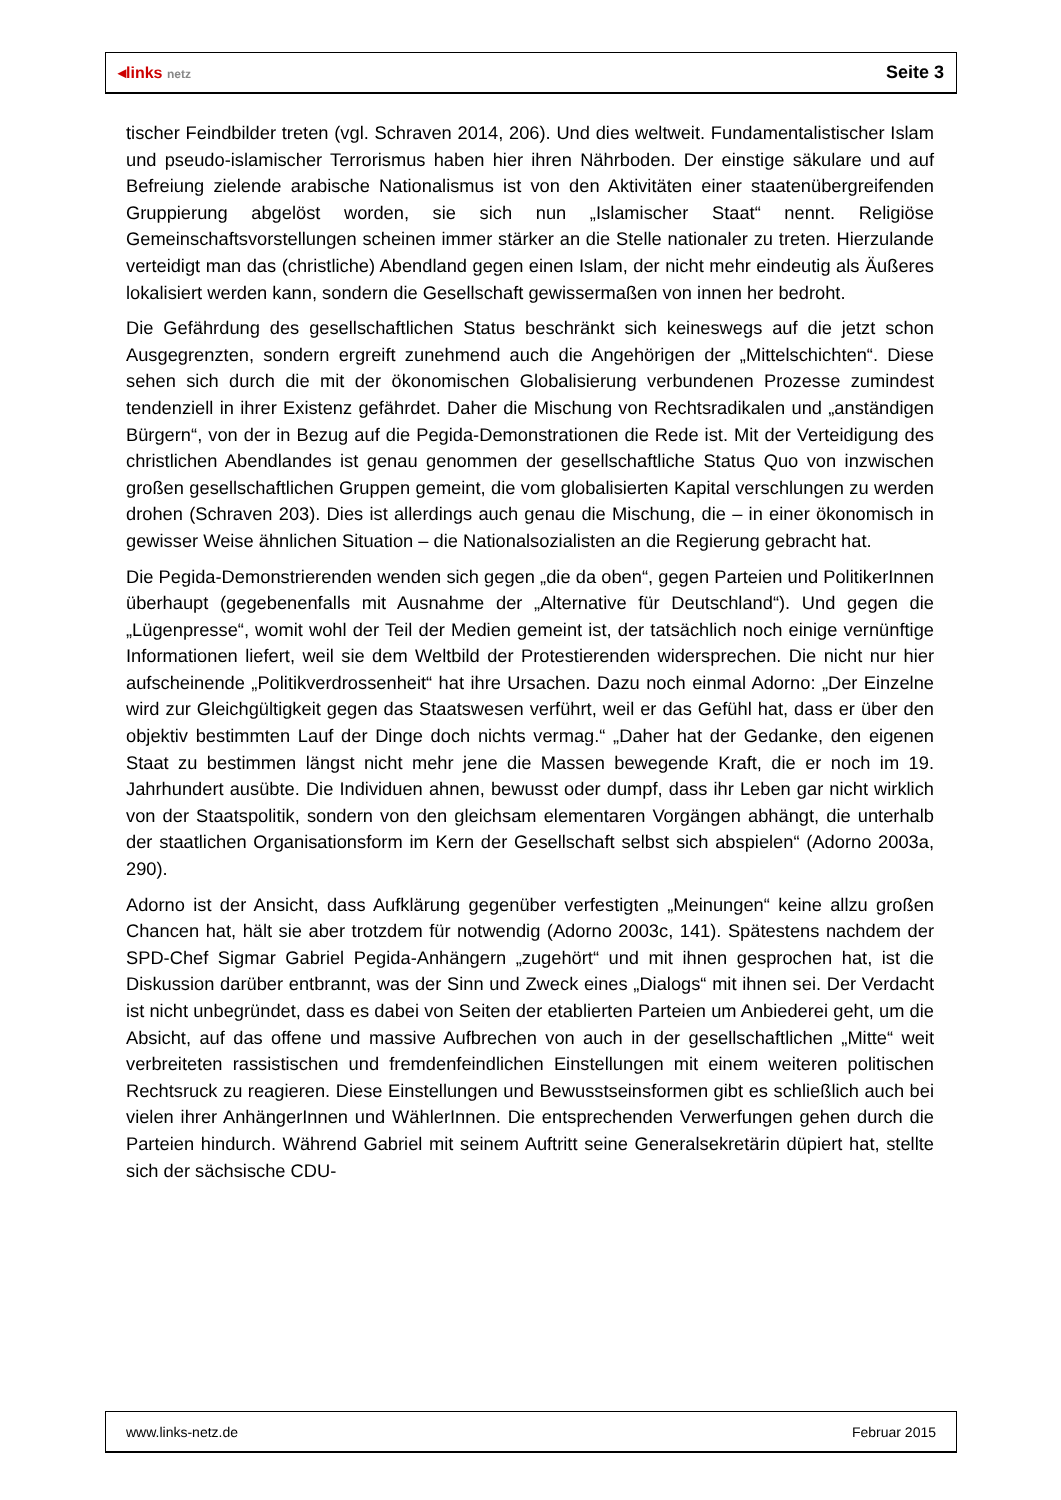◂links netz
Seite 3
tischer Feindbilder treten (vgl. Schraven 2014, 206). Und dies weltweit. Fundamentalistischer Islam und pseudo-islamischer Terrorismus haben hier ihren Nährboden. Der einstige säkulare und auf Befreiung zielende arabische Nationalismus ist von den Aktivitäten einer staatenübergreifenden Gruppierung abgelöst worden, sie sich nun „Islamischer Staat“ nennt. Religiöse Gemeinschaftsvorstellungen scheinen immer stärker an die Stelle nationaler zu treten. Hierzulande verteidigt man das (christliche) Abendland gegen einen Islam, der nicht mehr eindeutig als Äußeres lokalisiert werden kann, sondern die Gesellschaft gewissermaßen von innen her bedroht.
Die Gefährdung des gesellschaftlichen Status beschränkt sich keineswegs auf die jetzt schon Ausgegrenzten, sondern ergreift zunehmend auch die Angehörigen der „Mittelschichten“. Diese sehen sich durch die mit der ökonomischen Globalisierung verbundenen Prozesse zumindest tendenziell in ihrer Existenz gefährdet. Daher die Mischung von Rechtsradikalen und „anständigen Bürgern“, von der in Bezug auf die Pegida-Demonstrationen die Rede ist. Mit der Verteidigung des christlichen Abendlandes ist genau genommen der gesellschaftliche Status Quo von inzwischen großen gesellschaftlichen Gruppen gemeint, die vom globalisierten Kapital verschlungen zu werden drohen (Schraven 203). Dies ist allerdings auch genau die Mischung, die – in einer ökonomisch in gewisser Weise ähnlichen Situation – die Nationalsozialisten an die Regierung gebracht hat.
Die Pegida-Demonstrierenden wenden sich gegen „die da oben“, gegen Parteien und PolitikerInnen überhaupt (gegebenenfalls mit Ausnahme der „Alternative für Deutschland“). Und gegen die „Lügenpresse“, womit wohl der Teil der Medien gemeint ist, der tatsächlich noch einige vernünftige Informationen liefert, weil sie dem Weltbild der Protestierenden widersprechen. Die nicht nur hier aufscheinende „Politikverdrossenheit“ hat ihre Ursachen. Dazu noch einmal Adorno: „Der Einzelne wird zur Gleichgültigkeit gegen das Staatswesen verführt, weil er das Gefühl hat, dass er über den objektiv bestimmten Lauf der Dinge doch nichts vermag.“ „Daher hat der Gedanke, den eigenen Staat zu bestimmen längst nicht mehr jene die Massen bewegende Kraft, die er noch im 19. Jahrhundert ausübte. Die Individuen ahnen, bewusst oder dumpf, dass ihr Leben gar nicht wirklich von der Staatspolitik, sondern von den gleichsam elementaren Vorgängen abhängt, die unterhalb der staatlichen Organisationsform im Kern der Gesellschaft selbst sich abspielen“ (Adorno 2003a, 290).
Adorno ist der Ansicht, dass Aufklärung gegenüber verfestigten „Meinungen“ keine allzu großen Chancen hat, hält sie aber trotzdem für notwendig (Adorno 2003c, 141). Spätestens nachdem der SPD-Chef Sigmar Gabriel Pegida-Anhängern „zugehört“ und mit ihnen gesprochen hat, ist die Diskussion darüber entbrannt, was der Sinn und Zweck eines „Dialogs“ mit ihnen sei. Der Verdacht ist nicht unbegründet, dass es dabei von Seiten der etablierten Parteien um Anbiederei geht, um die Absicht, auf das offene und massive Aufbrechen von auch in der gesellschaftlichen „Mitte“ weit verbreiteten rassistischen und fremdenfeindlichen Einstellungen mit einem weiteren politischen Rechtsruck zu reagieren. Diese Einstellungen und Bewusstseinsformen gibt es schließlich auch bei vielen ihrer AnhängerInnen und WählerInnen. Die entsprechenden Verwerfungen gehen durch die Parteien hindurch. Während Gabriel mit seinem Auftritt seine Generalsekretärin düpiert hat, stellte sich der sächsische CDU-
www.links-netz.de Februar 2015